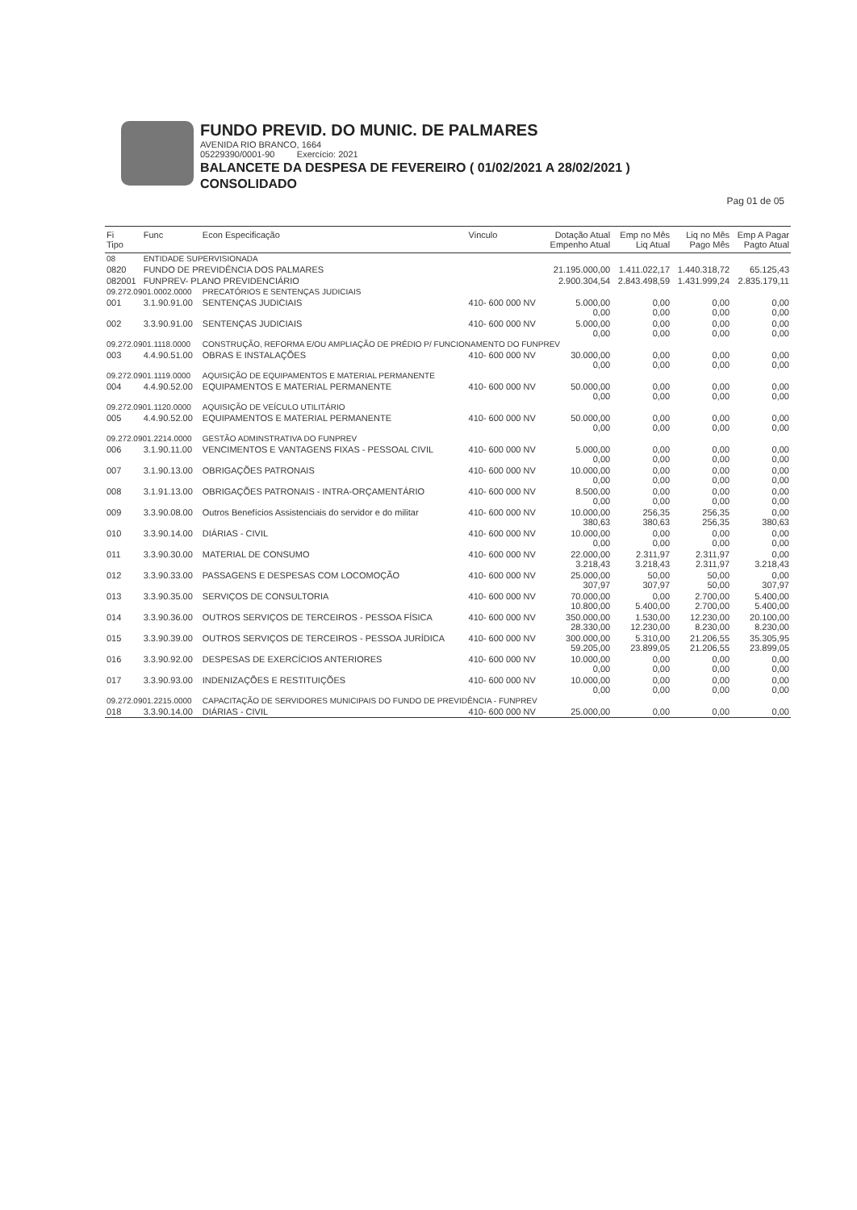FUNDO PREVID. DO MUNIC. DE PALMARES
AVENIDA RIO BRANCO, 1664
05229390/0001-90 Exercício: 2021
BALANCETE DA DESPESA DE FEVEREIRO ( 01/02/2021 A 28/02/2021 )
CONSOLIDADO
Pag 01 de 05
| Fi Tipo | Func | Econ Especificação | Vinculo | Dotação Atual Empenho Atual | Emp no Mês Liq Atual | Liq no Mês Pago Mês | Emp A Pagar Pagto Atual |
| --- | --- | --- | --- | --- | --- | --- | --- |
| 08 | ENTIDADE SUPERVISIONADA | | | | | | |
| 0820 | FUNDO DE PREVIDÊNCIA DOS PALMARES | | | 21.195.000,00 | 1.411.022,17 | 1.440.318,72 | 65.125,43 |
| 082001 | FUNPREV- PLANO PREVIDENCIÁRIO | | | 2.900.304,54 | 2.843.498,59 | 1.431.999,24 | 2.835.179,11 |
| 09.272.0901.0002.0000 | | PRECATÓRIOS E SENTENÇAS JUDICIAIS | | | | | |
| 001 | 3.1.90.91.00 | SENTENÇAS JUDICIAIS | 410- 600 000 NV | 5.000,00 0,00 | 0,00 0,00 | 0,00 0,00 | 0,00 0,00 |
| 002 | 3.3.90.91.00 | SENTENÇAS JUDICIAIS | 410- 600 000 NV | 5.000,00 0,00 | 0,00 0,00 | 0,00 0,00 | 0,00 0,00 |
| 09.272.0901.1118.0000 | | CONSTRUÇÃO, REFORMA E/OU AMPLIAÇÃO DE PRÉDIO P/ FUNCIONAMENTO DO FUNPREV | | | | | |
| 003 | 4.4.90.51.00 | OBRAS E INSTALAÇÕES | 410- 600 000 NV | 30.000,00 0,00 | 0,00 0,00 | 0,00 0,00 | 0,00 0,00 |
| 09.272.0901.1119.0000 | | AQUISIÇÃO DE EQUIPAMENTOS E MATERIAL PERMANENTE | | | | | |
| 004 | 4.4.90.52.00 | EQUIPAMENTOS E MATERIAL PERMANENTE | 410- 600 000 NV | 50.000,00 0,00 | 0,00 0,00 | 0,00 0,00 | 0,00 0,00 |
| 09.272.0901.1120.0000 | | AQUISIÇÃO DE VEÍCULO UTILITÁRIO | | | | | |
| 005 | 4.4.90.52.00 | EQUIPAMENTOS E MATERIAL PERMANENTE | 410- 600 000 NV | 50.000,00 0,00 | 0,00 0,00 | 0,00 0,00 | 0,00 0,00 |
| 09.272.0901.2214.0000 | | GESTÃO ADMINSTRATIVA DO FUNPREV | | | | | |
| 006 | 3.1.90.11.00 | VENCIMENTOS E VANTAGENS FIXAS - PESSOAL CIVIL | 410- 600 000 NV | 5.000,00 0,00 | 0,00 0,00 | 0,00 0,00 | 0,00 0,00 |
| 007 | 3.1.90.13.00 | OBRIGAÇÕES PATRONAIS | 410- 600 000 NV | 10.000,00 0,00 | 0,00 0,00 | 0,00 0,00 | 0,00 0,00 |
| 008 | 3.1.91.13.00 | OBRIGAÇÕES PATRONAIS - INTRA-ORÇAMENTÁRIO | 410- 600 000 NV | 8.500,00 0,00 | 0,00 0,00 | 0,00 0,00 | 0,00 0,00 |
| 009 | 3.3.90.08.00 | Outros Benefícios Assistenciais do servidor e do militar | 410- 600 000 NV | 10.000,00 380,63 | 256,35 380,63 | 256,35 256,35 | 0,00 380,63 |
| 010 | 3.3.90.14.00 | DIÁRIAS - CIVIL | 410- 600 000 NV | 10.000,00 0,00 | 0,00 0,00 | 0,00 0,00 | 0,00 0,00 |
| 011 | 3.3.90.30.00 | MATERIAL DE CONSUMO | 410- 600 000 NV | 22.000,00 3.218,43 | 2.311,97 3.218,43 | 2.311,97 2.311,97 | 0,00 3.218,43 |
| 012 | 3.3.90.33.00 | PASSAGENS E DESPESAS COM LOCOMOÇÃO | 410- 600 000 NV | 25.000,00 307,97 | 50,00 307,97 | 50,00 50,00 | 0,00 307,97 |
| 013 | 3.3.90.35.00 | SERVIÇOS DE CONSULTORIA | 410- 600 000 NV | 70.000,00 10.800,00 | 0,00 5.400,00 | 2.700,00 2.700,00 | 5.400,00 5.400,00 |
| 014 | 3.3.90.36.00 | OUTROS SERVIÇOS DE TERCEIROS - PESSOA FÍSICA | 410- 600 000 NV | 350.000,00 28.330,00 | 1.530,00 12.230,00 | 12.230,00 8.230,00 | 20.100,00 8.230,00 |
| 015 | 3.3.90.39.00 | OUTROS SERVIÇOS DE TERCEIROS - PESSOA JURÍDICA | 410- 600 000 NV | 300.000,00 59.205,00 | 5.310,00 23.899,05 | 21.206,55 21.206,55 | 35.305,95 23.899,05 |
| 016 | 3.3.90.92.00 | DESPESAS DE EXERCÍCIOS ANTERIORES | 410- 600 000 NV | 10.000,00 0,00 | 0,00 0,00 | 0,00 0,00 | 0,00 0,00 |
| 017 | 3.3.90.93.00 | INDENIZAÇÕES E RESTITUIÇÕES | 410- 600 000 NV | 10.000,00 0,00 | 0,00 0,00 | 0,00 0,00 | 0,00 0,00 |
| 09.272.0901.2215.0000 | | CAPACITAÇÃO DE SERVIDORES MUNICIPAIS DO FUNDO DE PREVIDÊNCIA - FUNPREV | | | | | |
| 018 | 3.3.90.14.00 | DIÁRIAS - CIVIL | 410- 600 000 NV | 25.000,00 | 0,00 | 0,00 | 0,00 |